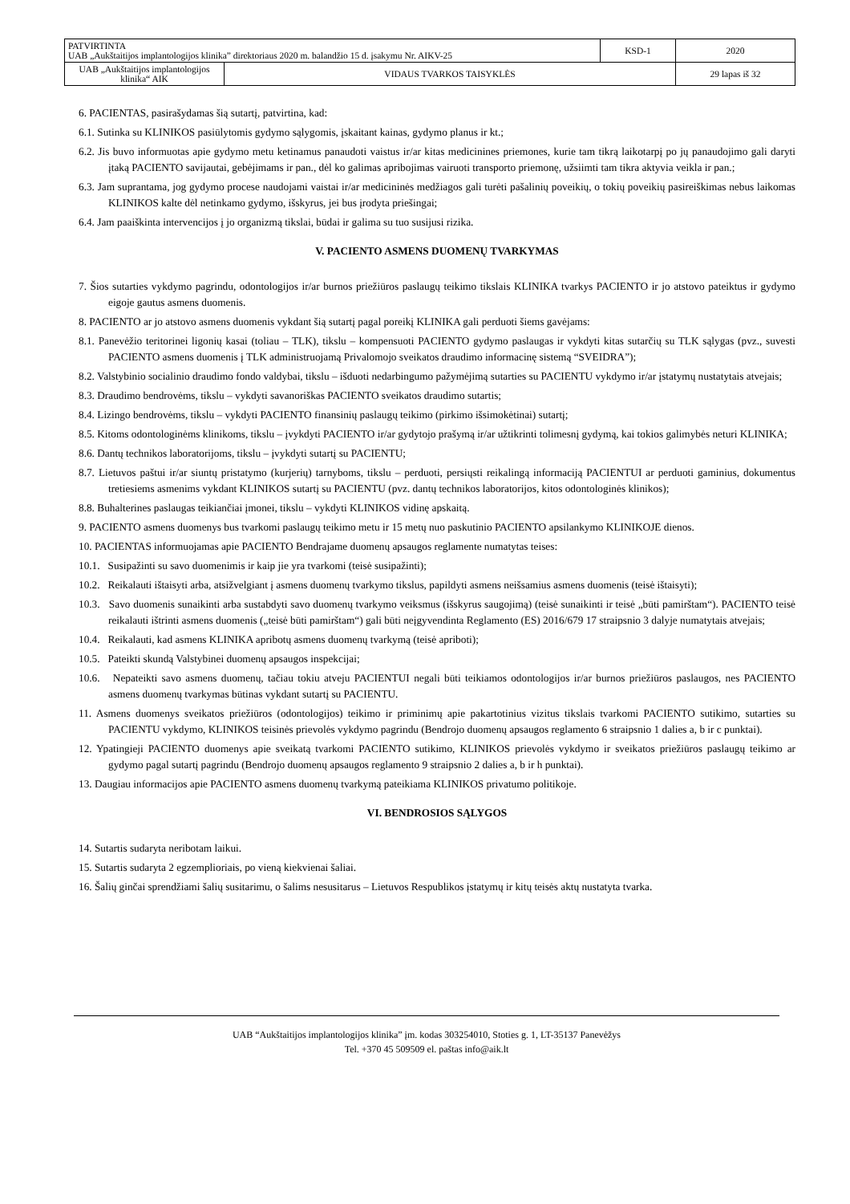| PATVIRTINTA UAB „Aukštaitijos implantologijos klinika” direktoriaus 2020 m. balandžio 15 d. įsakymu Nr. AIKV-25 | | KSD-1 | 2020 |
| UAB „Aukštaitijos implantologijos klinika“ AIK | VIDAUS TVARKOS TAISYKLĖS | | 29 lapas iš 32 |
6. PACIENTAS, pasirašydamas šią sutartį, patvirtina, kad:
6.1. Sutinka su KLINIKOS pasiūlytomis gydymo sąlygomis, įskaitant kainas, gydymo planus ir kt.;
6.2. Jis buvo informuotas apie gydymo metu ketinamus panaudoti vaistus ir/ar kitas medicinines priemones, kurie tam tikrą laikotarpį po jų panaudojimo gali daryti įtaką PACIENTO savijautai, gebėjimams ir pan., dėl ko galimas apribojimas vairuoti transporto priemonę, užsiimti tam tikra aktyvia veikla ir pan.;
6.3. Jam suprantama, jog gydymo procese naudojami vaistai ir/ar medicininės medžiagos gali turėti pašalinių poveikių, o tokių poveikių pasireiškimas nebus laikomas KLINIKOS kalte dėl netinkamo gydymo, išskyrus, jei bus įrodyta priešingai;
6.4. Jam paaiškinta intervencijos į jo organizmą tikslai, būdai ir galima su tuo susijusi rizika.
V. PACIENTO ASMENS DUOMENŲ TVARKYMAS
7. Šios sutarties vykdymo pagrindu, odontologijos ir/ar burnos priežiūros paslaugų teikimo tikslais KLINIKA tvarkys PACIENTO ir jo atstovo pateiktus ir gydymo eigoje gautus asmens duomenis.
8. PACIENTO ar jo atstovo asmens duomenis vykdant šią sutartį pagal poreikį KLINIKA gali perduoti šiems gavėjams:
8.1. Panevėžio teritorinei ligonių kasai (toliau – TLK), tikslu – kompensuoti PACIENTO gydymo paslaugas ir vykdyti kitas sutarčių su TLK sąlygas (pvz., suvesti PACIENTO asmens duomenis į TLK administruojamą Privalomojo sveikatos draudimo informacinę sistemą “SVEIDRA”);
8.2. Valstybinio socialinio draudimo fondo valdybai, tikslu – išduoti nedarbingumo pažymėjimą sutarties su PACIENTU vykdymo ir/ar įstatymų nustatytais atvejais;
8.3. Draudimo bendrovėms, tikslu – vykdyti savanoriškas PACIENTO sveikatos draudimo sutartis;
8.4. Lizingo bendrovėms, tikslu – vykdyti PACIENTO finansinių paslaugų teikimo (pirkimo išsimokėtinai) sutartį;
8.5. Kitoms odontologinėms klinikoms, tikslu – įvykdyti PACIENTO ir/ar gydytojo prašymą ir/ar užtikrinti tolimesnį gydymą, kai tokios galimybės neturi KLINIKA;
8.6. Dantų technikos laboratorijoms, tikslu – įvykdyti sutartį su PACIENTU;
8.7. Lietuvos paštui ir/ar siuntų pristatymo (kurjerių) tarnyboms, tikslu – perduoti, persiųsti reikalingą informaciją PACIENTUI ar perduoti gaminius, dokumentus tretiesiems asmenims vykdant KLINIKOS sutartį su PACIENTU (pvz. dantų technikos laboratorijos, kitos odontologinės klinikos);
8.8. Buhalterines paslaugas teikiančiai įmonei, tikslu – vykdyti KLINIKOS vidinę apskaitą.
9. PACIENTO asmens duomenys bus tvarkomi paslaugų teikimo metu ir 15 metų nuo paskutinio PACIENTO apsilankymo KLINIKOJE dienos.
10. PACIENTAS informuojamas apie PACIENTO Bendrajame duomenų apsaugos reglamente numatytas teises:
10.1. Susipažinti su savo duomenimis ir kaip jie yra tvarkomi (teisė susipažinti);
10.2. Reikalauti ištaisyti arba, atsižvelgiant į asmens duomenų tvarkymo tikslus, papildyti asmens neišsamius asmens duomenis (teisė ištaisyti);
10.3. Savo duomenis sunaikinti arba sustabdyti savo duomenų tvarkymo veiksmus (išskyrus saugojimą) (teisė sunaikinti ir teisė „būti pamirštam“). PACIENTO teisė reikalauti ištrinti asmens duomenis („teisė būti pamirštam“) gali būti neįgyvendinta Reglamento (ES) 2016/679 17 straipsnio 3 dalyje numatytais atvejais;
10.4. Reikalauti, kad asmens KLINIKA apribotų asmens duomenų tvarkymą (teisė apriboti);
10.5. Pateikti skundą Valstybinei duomenų apsaugos inspekcijai;
10.6. Nepateikti savo asmens duomenų, tačiau tokiu atveju PACIENTUI negali būti teikiamos odontologijos ir/ar burnos priežiūros paslaugos, nes PACIENTO asmens duomenų tvarkymas būtinas vykdant sutartį su PACIENTU.
11. Asmens duomenys sveikatos priežiūros (odontologijos) teikimo ir priminimų apie pakartotinius vizitus tikslais tvarkomi PACIENTO sutikimo, sutarties su PACIENTU vykdymo, KLINIKOS teisinės prievolės vykdymo pagrindu (Bendrojo duomenų apsaugos reglamento 6 straipsnio 1 dalies a, b ir c punktai).
12. Ypatingieji PACIENTO duomenys apie sveikatą tvarkomi PACIENTO sutikimo, KLINIKOS prievolės vykdymo ir sveikatos priežiūros paslaugų teikimo ar gydymo pagal sutartį pagrindu (Bendrojo duomenų apsaugos reglamento 9 straipsnio 2 dalies a, b ir h punktai).
13. Daugiau informacijos apie PACIENTO asmens duomenų tvarkymą pateikiama KLINIKOS privatumo politikoje.
VI. BENDROSIOS SĄLYGOS
14. Sutartis sudaryta neribotam laikui.
15. Sutartis sudaryta 2 egzemplioriais, po vieną kiekvienai šaliai.
16. Šalių ginčai sprendžiami šalių susitarimu, o šalims nesusitarus – Lietuvos Respublikos įstatymų ir kitų teisės aktų nustatyta tvarka.
UAB “Aukštaitijos implantologijos klinika” įm. kodas 303254010, Stoties g. 1, LT-35137 Panevėžys
Tel. +370 45 509509 el. paštas info@aik.lt